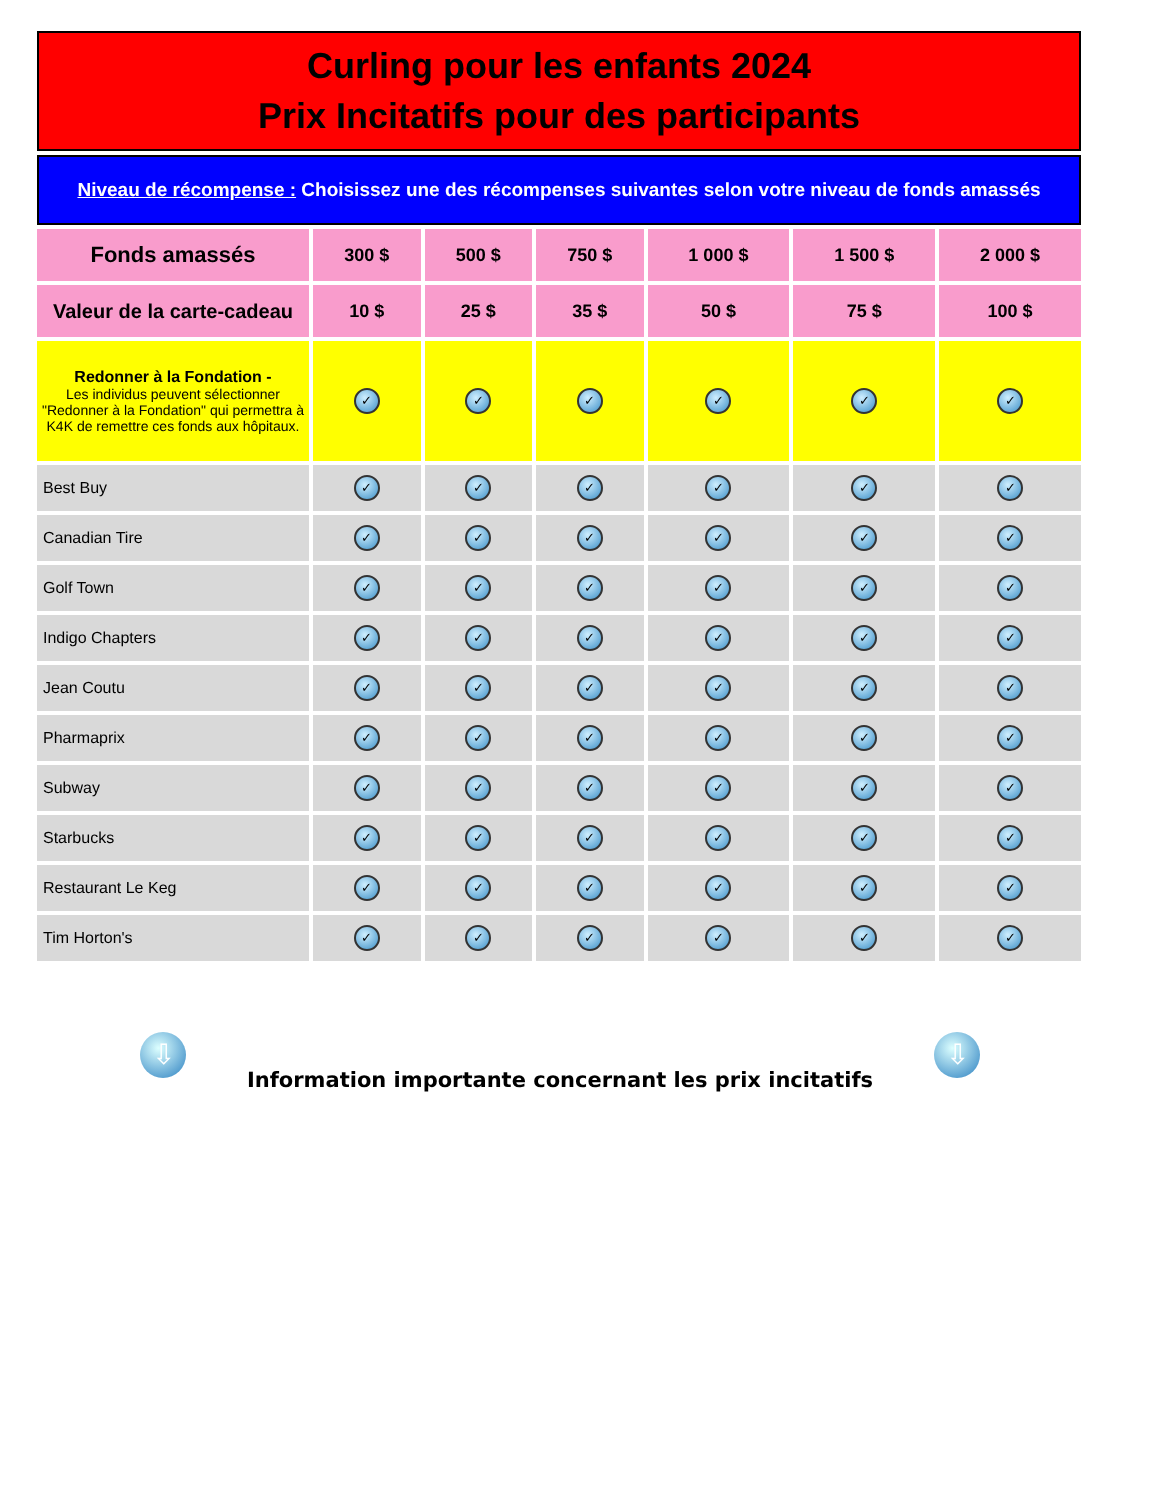| Curling pour les enfants 2024 Prix Incitatifs pour des participants | | | | | | |
| Niveau de récompense : Choisissez une des récompenses suivantes selon votre niveau de fonds amassés | | | | | | |
| Fonds amassés | 300 $ | 500 $ | 750 $ | 1 000 $ | 1 500 $ | 2 000 $ |
| Valeur de la carte-cadeau | 10 $ | 25 $ | 35 $ | 50 $ | 75 $ | 100 $ |
| Redonner à la Fondation - Les individus peuvent sélectionner "Redonner à la Fondation" qui permettra à K4K de remettre ces fonds aux hôpitaux. | ✓ | ✓ | ✓ | ✓ | ✓ | ✓ |
| Best Buy | ✓ | ✓ | ✓ | ✓ | ✓ | ✓ |
| Canadian Tire | ✓ | ✓ | ✓ | ✓ | ✓ | ✓ |
| Golf Town | ✓ | ✓ | ✓ | ✓ | ✓ | ✓ |
| Indigo Chapters | ✓ | ✓ | ✓ | ✓ | ✓ | ✓ |
| Jean Coutu | ✓ | ✓ | ✓ | ✓ | ✓ | ✓ |
| Pharmaprix | ✓ | ✓ | ✓ | ✓ | ✓ | ✓ |
| Subway | ✓ | ✓ | ✓ | ✓ | ✓ | ✓ |
| Starbucks | ✓ | ✓ | ✓ | ✓ | ✓ | ✓ |
| Restaurant Le Keg | ✓ | ✓ | ✓ | ✓ | ✓ | ✓ |
| Tim Horton's | ✓ | ✓ | ✓ | ✓ | ✓ | ✓ |
⇩
Information importante concernant les prix incitatifs
⇩